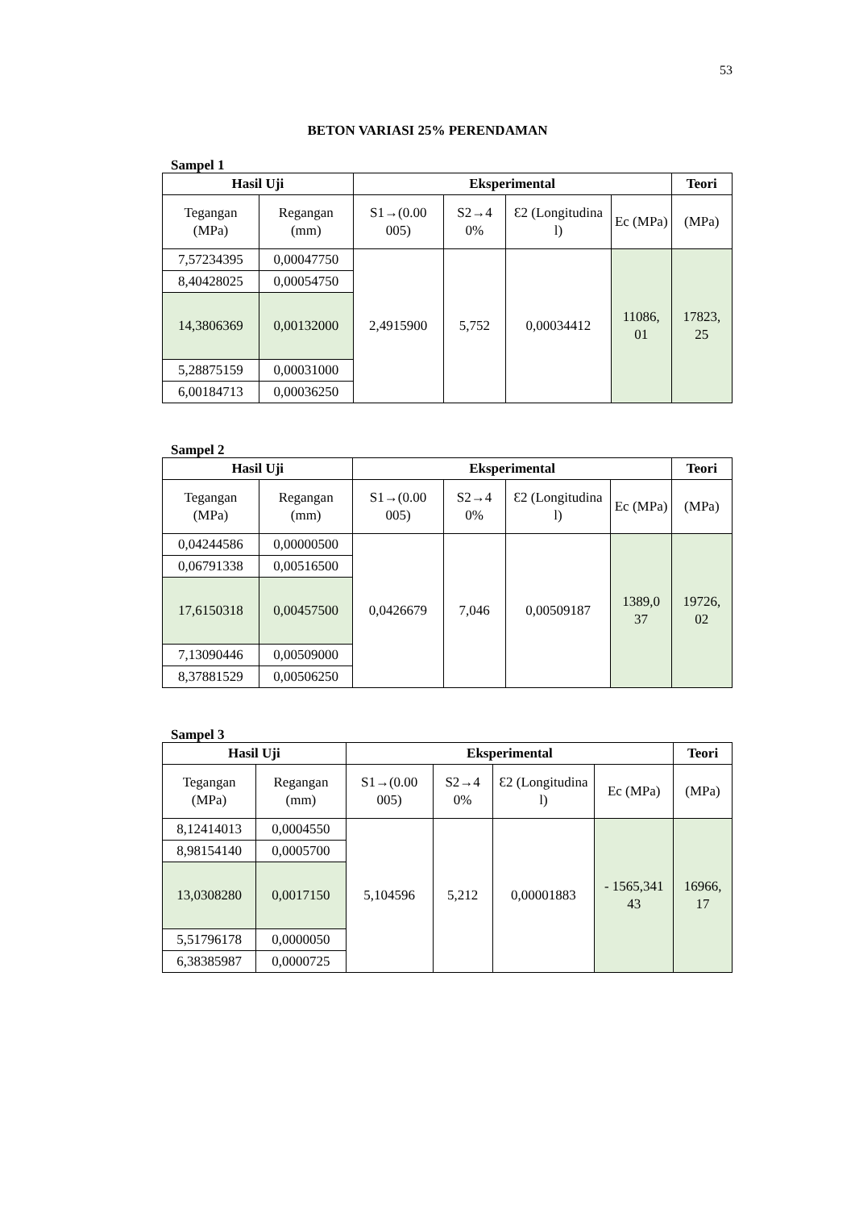53
BETON VARIASI 25% PERENDAMAN
Sampel 1
| Hasil Uji | | Eksperimental | | | | Teori |
| --- | --- | --- | --- | --- | --- | --- |
| Tegangan (MPa) | Regangan (mm) | S1→(0.00 005) | S2→4 0% | Ɛ2 (Longitudina l) | Ec (MPa) | (MPa) |
| 7,57234395 | 0,00047750 | 2,4915900 | 5,752 | 0,00034412 | 11086, 01 | 17823, 25 |
| 8,40428025 | 0,00054750 | | | | | |
| 14,3806369 | 0,00132000 | | | | | |
| 5,28875159 | 0,00031000 | | | | | |
| 6,00184713 | 0,00036250 | | | | | |
Sampel 2
| Hasil Uji | | Eksperimental | | | | Teori |
| --- | --- | --- | --- | --- | --- | --- |
| Tegangan (MPa) | Regangan (mm) | S1→(0.00 005) | S2→4 0% | Ɛ2 (Longitudina l) | Ec (MPa) | (MPa) |
| 0,04244586 | 0,00000500 | 0,0426679 | 7,046 | 0,00509187 | 1389,0 37 | 19726, 02 |
| 0,06791338 | 0,00516500 | | | | | |
| 17,6150318 | 0,00457500 | | | | | |
| 7,13090446 | 0,00509000 | | | | | |
| 8,37881529 | 0,00506250 | | | | | |
Sampel 3
| Hasil Uji | | Eksperimental | | | | Teori |
| --- | --- | --- | --- | --- | --- | --- |
| Tegangan (MPa) | Regangan (mm) | S1→(0.00 005) | S2→4 0% | Ɛ2 (Longitudina l) | Ec (MPa) | (MPa) |
| 8,12414013 | 0,0004550 | 5,104596 | 5,212 | 0,00001883 | - 1565,341 43 | 16966, 17 |
| 8,98154140 | 0,0005700 | | | | | |
| 13,0308280 | 0,0017150 | | | | | |
| 5,51796178 | 0,0000050 | | | | | |
| 6,38385987 | 0,0000725 | | | | | |